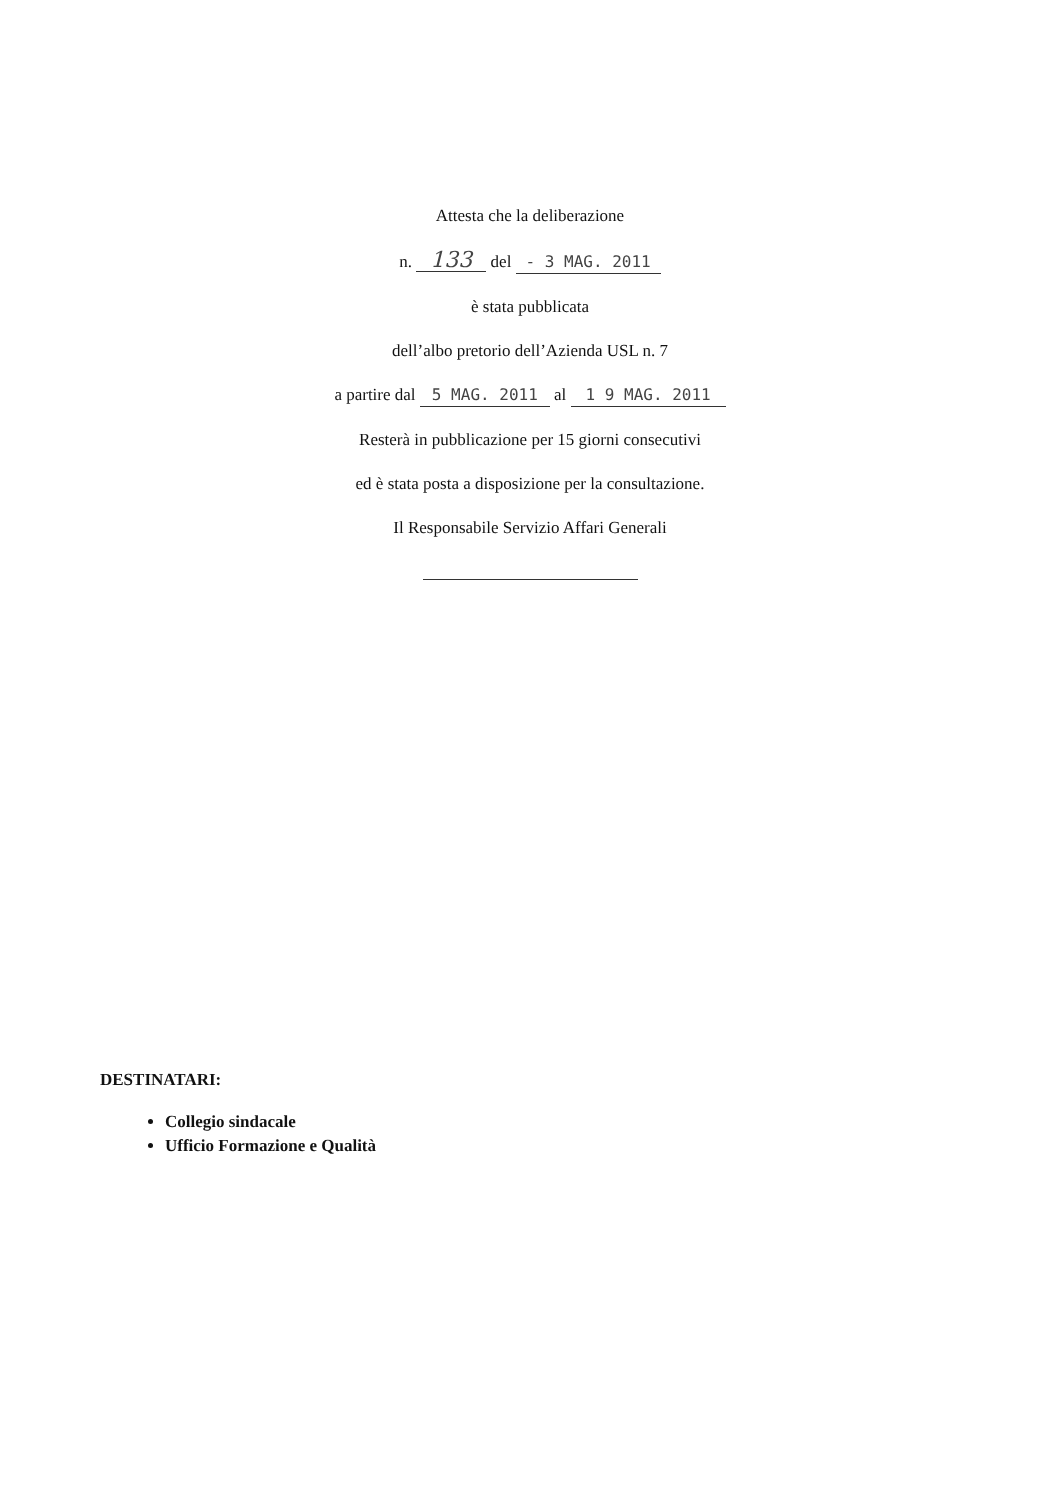Attesta che la deliberazione
n. 133 del - 3 MAG. 2011
è stata pubblicata
dell’albo pretorio dell’Azienda USL n. 7
a partire dal 5 MAG. 2011 al 1 9 MAG. 2011
Resterà in pubblicazione per 15 giorni consecutivi
ed è stata posta a disposizione per la consultazione.
Il Responsabile Servizio Affari Generali
DESTINATARI:
Collegio sindacale
Ufficio Formazione e Qualità